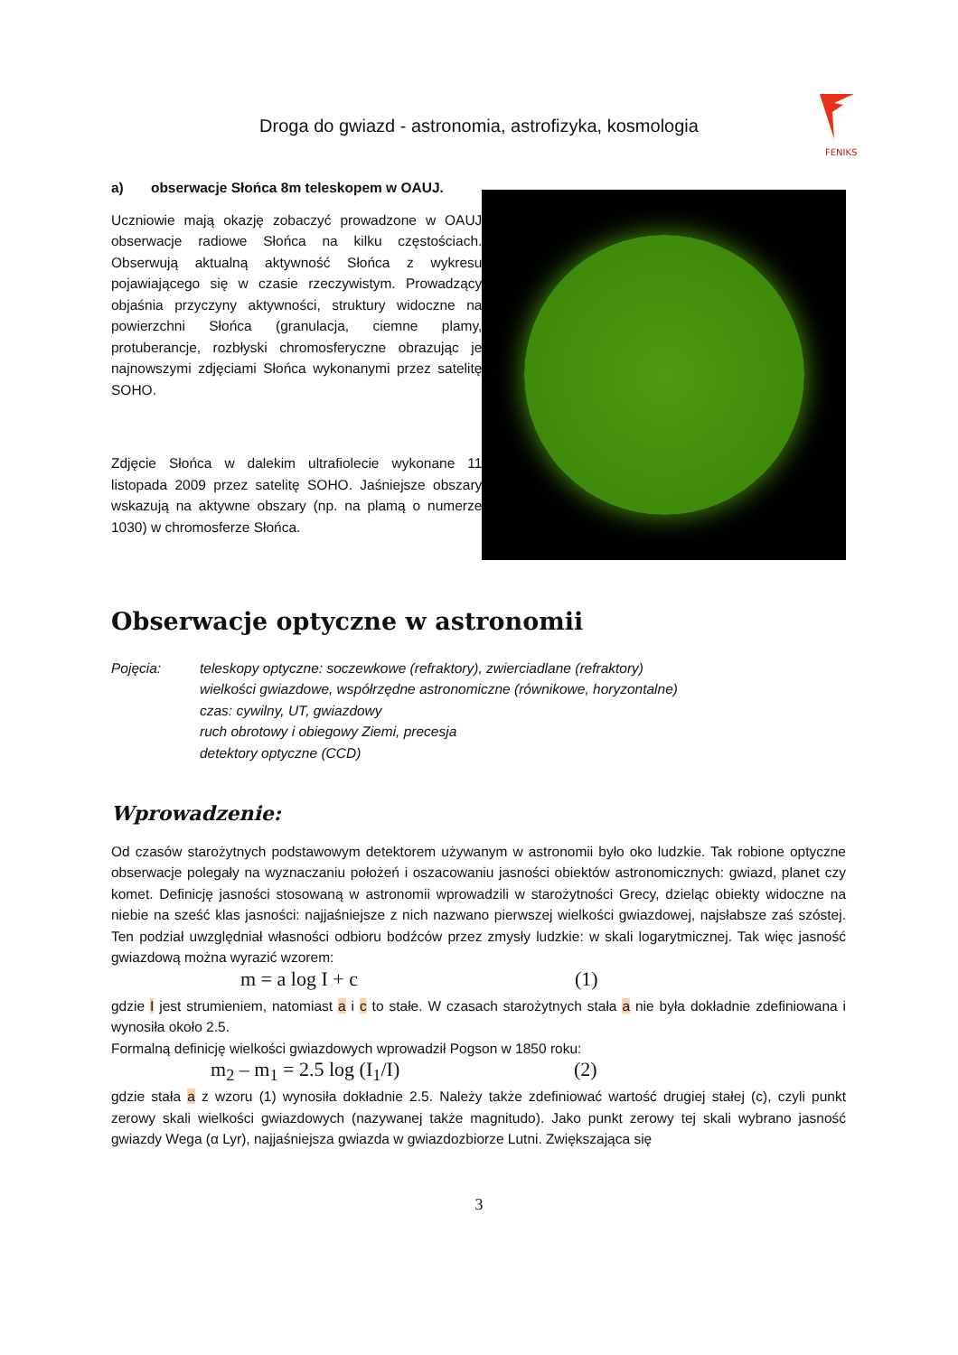Droga do gwiazd - astronomia, astrofizyka, kosmologia
FENIKS
a) obserwacje Słońca 8m teleskopem w OAUJ.
Uczniowie mają okazję zobaczyć prowadzone w OAUJ obserwacje radiowe Słońca na kilku częstościach. Obserwują aktualną aktywność Słońca z wykresu pojawiającego się w czasie rzeczywistym. Prowadzący objaśnia przyczyny aktywności, struktury widoczne na powierzchni Słońca (granulacja, ciemne plamy, protuberancje, rozbłyski chromosferyczne obrazując je najnowszymi zdjęciami Słońca wykonanymi przez satelitę SOHO.
Zdjęcie Słońca w dalekim ultrafiolecie wykonane 11 listopada 2009 przez satelitę SOHO. Jaśniejsze obszary wskazują na aktywne obszary (np. na plamą o numerze 1030) w chromosferze Słońca.
Obserwacje optyczne w astronomii
Pojęcia: teleskopy optyczne: soczewkowe (refraktory), zwierciadlane (refraktory)
wielkości gwiazdowe, współrzędne astronomiczne (równikowe, horyzontalne)
czas: cywilny, UT, gwiazdowy
ruch obrotowy i obiegowy Ziemi, precesja
detektory optyczne (CCD)
Wprowadzenie:
Od czasów starożytnych podstawowym detektorem używanym w astronomii było oko ludzkie. Tak robione optyczne obserwacje polegały na wyznaczaniu położeń i oszacowaniu jasności obiektów astronomicznych: gwiazd, planet czy komet. Definicję jasności stosowaną w astronomii wprowadzili w starożytności Grecy, dzieląc obiekty widoczne na niebie na sześć klas jasności: najjaśniejsze z nich nazwano pierwszej wielkości gwiazdowej, najsłabsze zaś szóstej. Ten podział uwzględniał własności odbioru bodźców przez zmysły ludzkie: w skali logarytmicznej. Tak więc jasność gwiazdową można wyrazić wzorem:
m = a log I + c (1)
gdzie I jest strumieniem, natomiast a i c to stałe. W czasach starożytnych stała a nie była dokładnie zdefiniowana i wynosiła około 2.5.
Formalną definicję wielkości gwiazdowych wprowadził Pogson w 1850 roku:
m<sub>2</sub> – m<sub>1</sub> = 2.5 log (I<sub>1</sub>/I) (2)
gdzie stała a z wzoru (1) wynosiła dokładnie 2.5. Należy także zdefiniować wartość drugiej stałej (c), czyli punkt zerowy skali wielkości gwiazdowych (nazywanej także magnitudo). Jako punkt zerowy tej skali wybrano jasność gwiazdy Wega (α Lyr), najjaśniejsza gwiazda w gwiazdozbiorze Lutni. Zwiększająca się
3